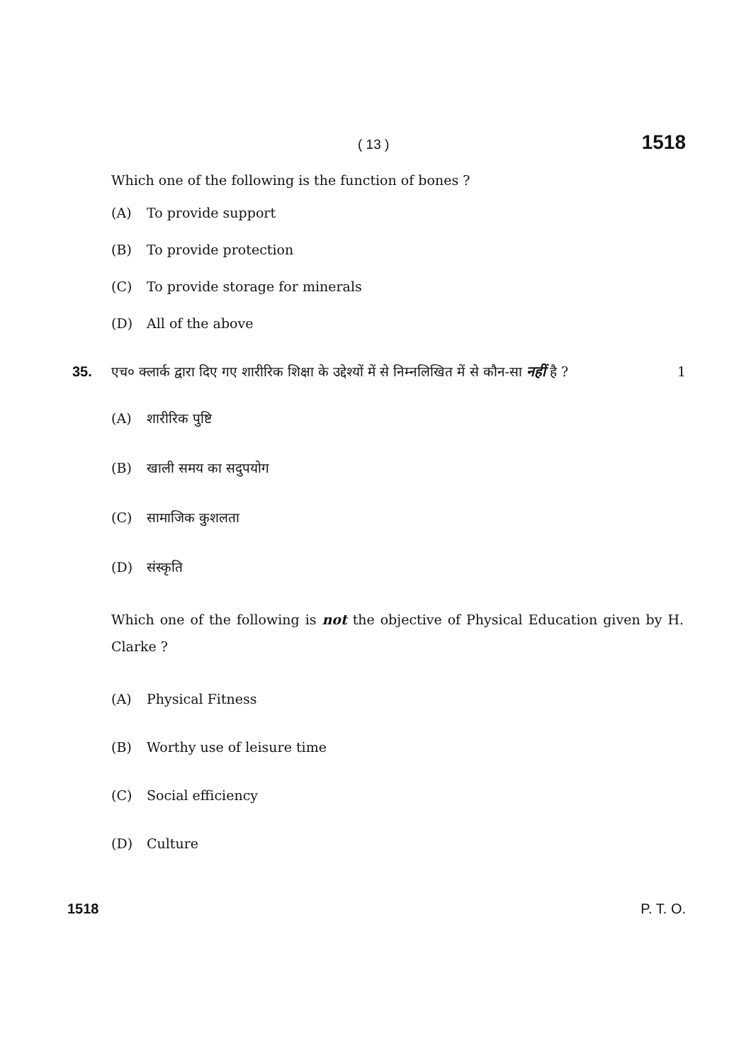( 13 ) 1518
Which one of the following is the function of bones ?
(A) To provide support
(B) To provide protection
(C) To provide storage for minerals
(D) All of the above
35. एच० क्लार्क द्वारा दिए गए शारीरिक शिक्षा के उद्देश्यों में से निम्नलिखित में से कौन-सा नहीं है ? 1
(A) शारीरिक पुष्टि
(B) खाली समय का सदुपयोग
(C) सामाजिक कुशलता
(D) संस्कृति
Which one of the following is not the objective of Physical Education given by H. Clarke ?
(A) Physical Fitness
(B) Worthy use of leisure time
(C) Social efficiency
(D) Culture
1518 P. T. O.